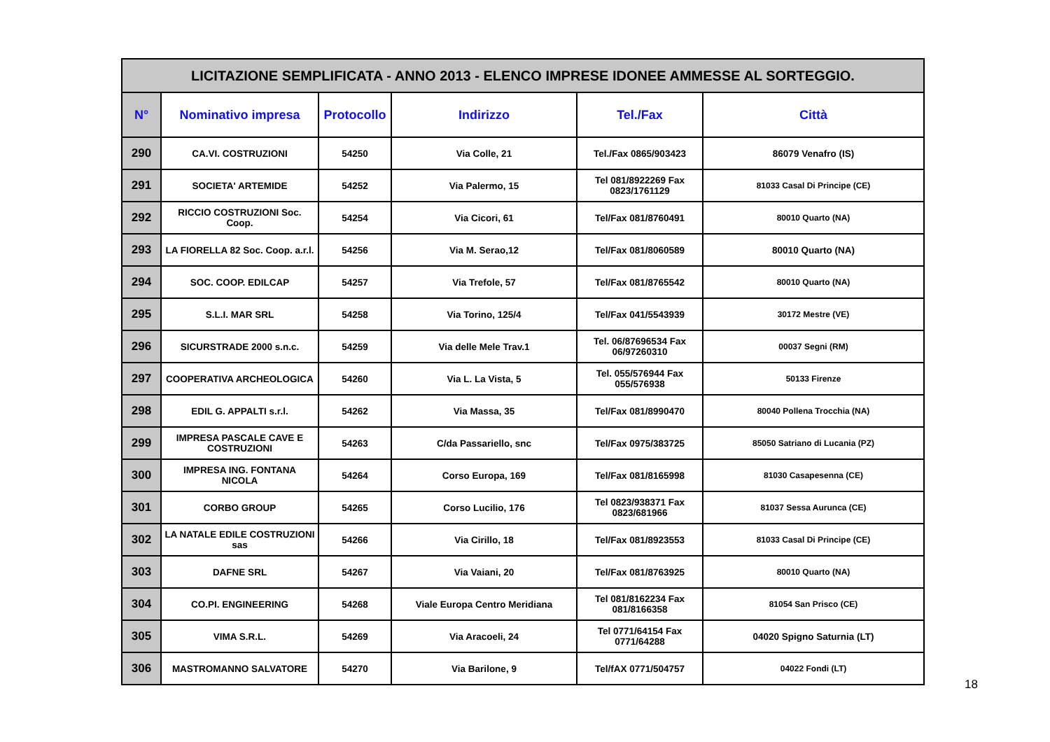| LICITAZIONE SEMPLIFICATA - ANNO 2013 - ELENCO IMPRESE IDONEE AMMESSE AL SORTEGGIO. | | | | | |
| N° | Nominativo impresa | Protocollo | Indirizzo | Tel./Fax | Città |
| 290 | CA.VI. COSTRUZIONI | 54250 | Via Colle, 21 | Tel./Fax 0865/903423 | 86079 Venafro (IS) |
| 291 | SOCIETA' ARTEMIDE | 54252 | Via Palermo, 15 | Tel 081/8922269 Fax 0823/1761129 | 81033 Casal Di Principe (CE) |
| 292 | RICCIO COSTRUZIONI Soc. Coop. | 54254 | Via Cicori, 61 | Tel/Fax 081/8760491 | 80010 Quarto (NA) |
| 293 | LA FIORELLA 82 Soc. Coop. a.r.l. | 54256 | Via M. Serao,12 | Tel/Fax 081/8060589 | 80010 Quarto (NA) |
| 294 | SOC. COOP. EDILCAP | 54257 | Via Trefole, 57 | Tel/Fax 081/8765542 | 80010 Quarto (NA) |
| 295 | S.L.I. MAR SRL | 54258 | Via Torino, 125/4 | Tel/Fax 041/5543939 | 30172 Mestre (VE) |
| 296 | SICURSTRADE 2000 s.n.c. | 54259 | Via delle Mele Trav.1 | Tel. 06/87696534 Fax 06/97260310 | 00037 Segni (RM) |
| 297 | COOPERATIVA ARCHEOLOGICA | 54260 | Via L. La Vista, 5 | Tel. 055/576944 Fax 055/576938 | 50133 Firenze |
| 298 | EDIL G. APPALTI s.r.l. | 54262 | Via Massa, 35 | Tel/Fax 081/8990470 | 80040 Pollena Trocchia (NA) |
| 299 | IMPRESA PASCALE CAVE E COSTRUZIONI | 54263 | C/da Passariello, snc | Tel/Fax 0975/383725 | 85050 Satriano di Lucania (PZ) |
| 300 | IMPRESA ING. FONTANA NICOLA | 54264 | Corso Europa, 169 | Tel/Fax 081/8165998 | 81030 Casapesenna (CE) |
| 301 | CORBO GROUP | 54265 | Corso Lucilio, 176 | Tel 0823/938371 Fax 0823/681966 | 81037 Sessa Aurunca (CE) |
| 302 | LA NATALE EDILE COSTRUZIONI sas | 54266 | Via Cirillo, 18 | Tel/Fax 081/8923553 | 81033 Casal Di Principe (CE) |
| 303 | DAFNE SRL | 54267 | Via Vaiani, 20 | Tel/Fax 081/8763925 | 80010 Quarto (NA) |
| 304 | CO.PI. ENGINEERING | 54268 | Viale Europa Centro Meridiana | Tel 081/8162234 Fax 081/8166358 | 81054 San Prisco (CE) |
| 305 | VIMA S.R.L. | 54269 | Via Aracoeli, 24 | Tel 0771/64154 Fax 0771/64288 | 04020 Spigno Saturnia (LT) |
| 306 | MASTROMANNO SALVATORE | 54270 | Via Barilone, 9 | Tel/fAX 0771/504757 | 04022 Fondi (LT) |
18